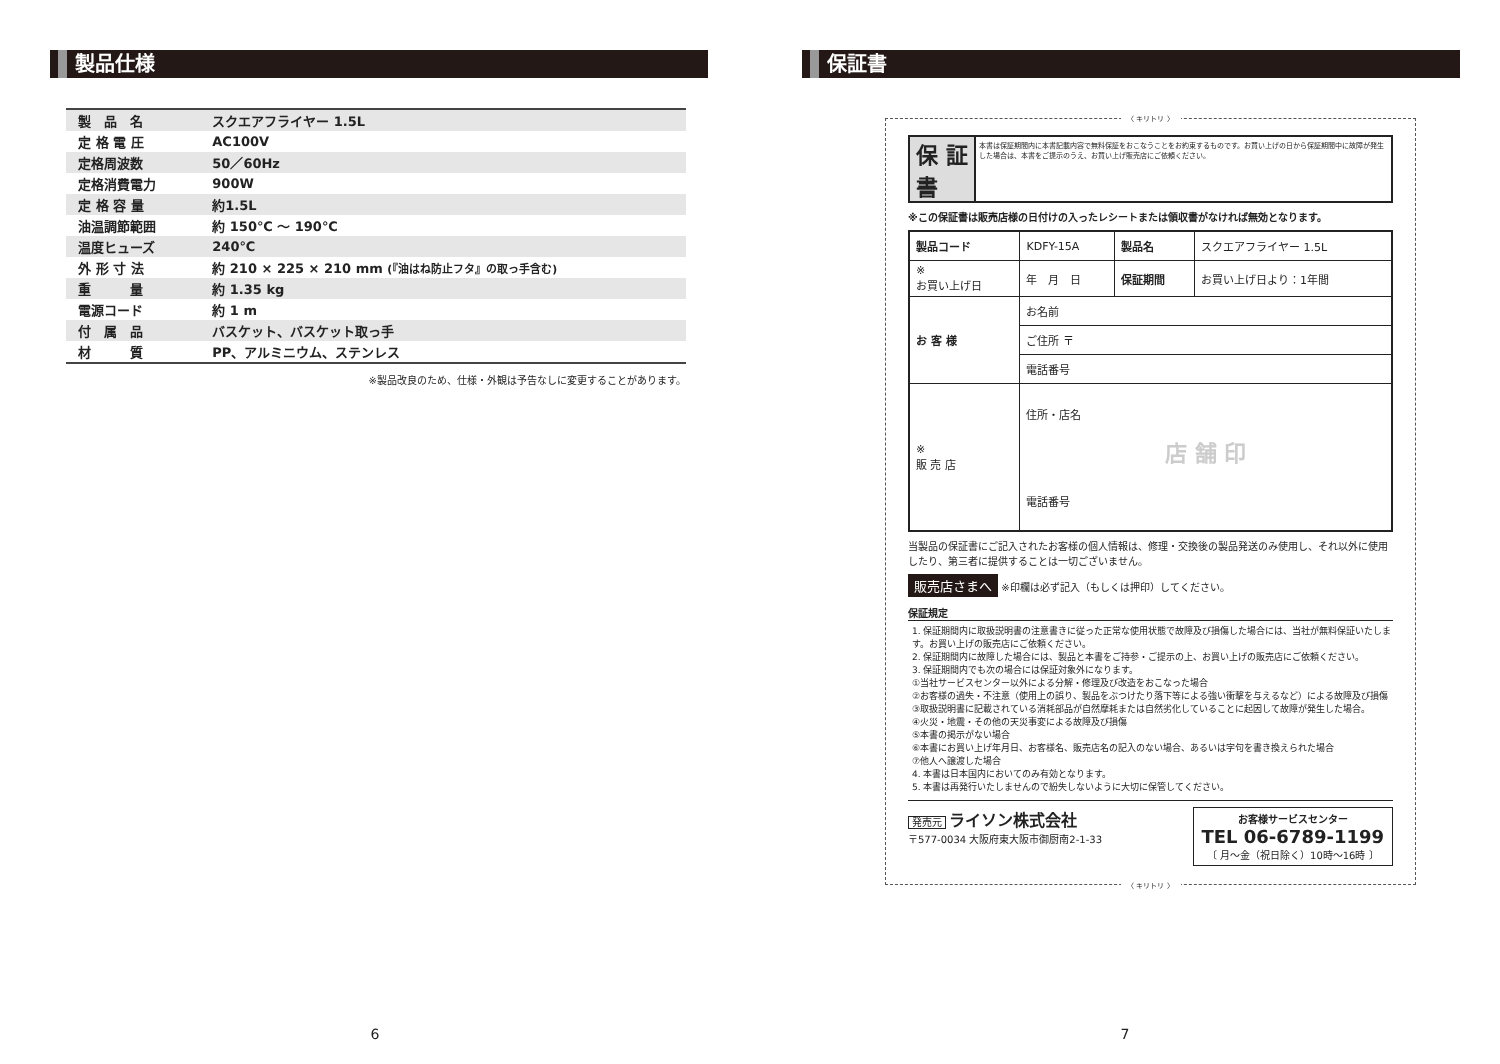製品仕様
| 製 品 名 | スクエアフライヤー 1.5L |
| 定 格 電 圧 | AC100V |
| 定格周波数 | 50／60Hz |
| 定格消費電力 | 900W |
| 定 格 容 量 | 約1.5L |
| 油温調節範囲 | 約 150℃ ～ 190℃ |
| 温度ヒューズ | 240℃ |
| 外 形 寸 法 | 約 210 × 225 × 210 mm (『油はね防止フタ』の取っ手含む) |
| 重 量 | 約 1.35 kg |
| 電源コード | 約 1 m |
| 付 属 品 | バスケット、バスケット取っ手 |
| 材 質 | PP、アルミニウム、ステンレス |
※製品改良のため、仕様・外観は予告なしに変更することがあります。
6
保証書
〈 キリトリ 〉
保 証 書
本書は保証期間内に本書記載内容で無料保証をおこなうことをお約束するものです。お買い上げの日から保証期間中に故障が発生した場合は、本書をご提示のうえ、お買い上げ販売店にご依頼ください。
※この保証書は販売店様の日付けの入ったレシートまたは領収書がなければ無効となります。
| 製品コード | KDFY-15A | 製品名 | スクエアフライヤー 1.5L |
| ※ お買い上げ日 | 年 月 日 | 保証期間 | お買い上げ日より：1年間 |
| お 客 様 | お名前 | | |
| | ご住所 〒 | | |
| | 電話番号 | | |
| ※ 販 売 店 | 住所・店名 店 舗 印 電話番号 | | |
当製品の保証書にご記入されたお客様の個人情報は、修理・交換後の製品発送のみ使用し、それ以外に使用したり、第三者に提供することは一切ございません。
販売店さまへ ※印欄は必ず記入（もしくは押印）してください。
保証規定
1. 保証期間内に取扱説明書の注意書きに従った正常な使用状態で故障及び損傷した場合には、当社が無料保証いたします。お買い上げの販売店にご依頼ください。
2. 保証期間内に故障した場合には、製品と本書をご持参・ご提示の上、お買い上げの販売店にご依頼ください。
3. 保証期間内でも次の場合には保証対象外になります。
①当社サービスセンター以外による分解・修理及び改造をおこなった場合
②お客様の過失・不注意（使用上の誤り、製品をぶつけたり落下等による強い衝撃を与えるなど）による故障及び損傷
③取扱説明書に記載されている消耗部品が自然摩耗または自然劣化していることに起因して故障が発生した場合。
④火災・地震・その他の天災事変による故障及び損傷
⑤本書の掲示がない場合
⑥本書にお買い上げ年月日、お客様名、販売店名の記入のない場合、あるいは字句を書き換えられた場合
⑦他人へ譲渡した場合
4. 本書は日本国内においてのみ有効となります。
5. 本書は再発行いたしませんので紛失しないように大切に保管してください。
発売元 ライソン株式会社
〒577-0034 大阪府東大阪市御厨南2-1-33
お客様サービスセンター
TEL 06-6789-1199
〔 月～金（祝日除く）10時～16時 〕
〈 キリトリ 〉
7